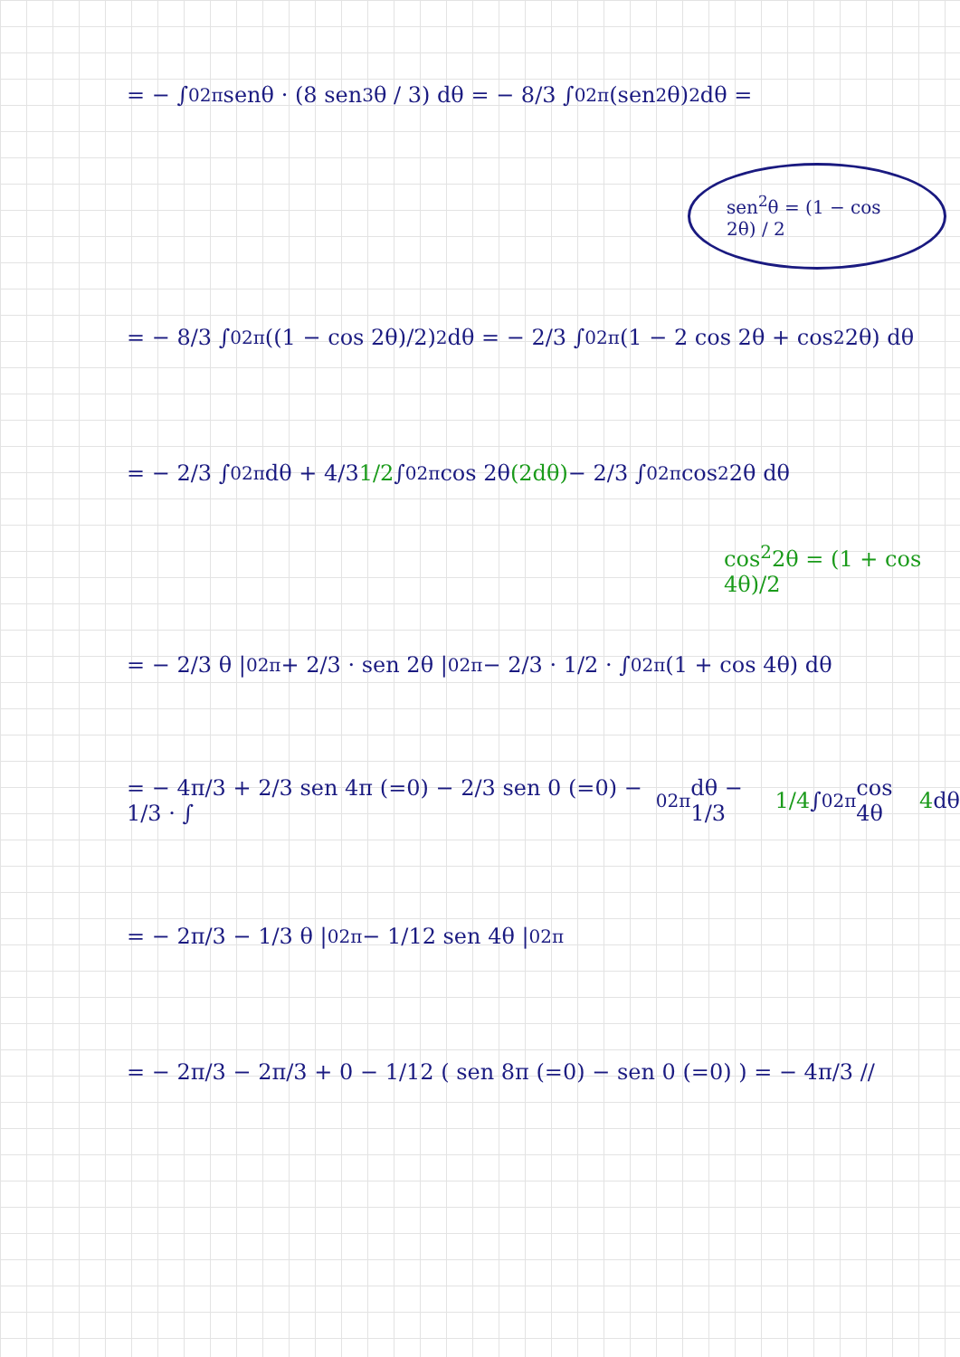= − ∫<sub>0</sub><sup>2π</sup> senθ · (8 sen<sup>3</sup>θ / 3) dθ = − 8/3 ∫<sub>0</sub><sup>2π</sup> (sen<sup>2</sup>θ)<sup>2</sup> dθ =
sen<sup>2</sup>θ = (1 − cos 2θ) / 2
= − 8/3 ∫<sub>0</sub><sup>2π</sup> ((1 − cos 2θ)/2)<sup>2</sup> dθ = − 2/3 ∫<sub>0</sub><sup>2π</sup> (1 − 2 cos 2θ + cos<sup>2</sup>2θ) dθ
= − 2/3 ∫<sub>0</sub><sup>2π</sup> dθ + 4/3 1/2 ∫<sub>0</sub><sup>2π</sup> cos 2θ (2dθ) − 2/3 ∫<sub>0</sub><sup>2π</sup> cos<sup>2</sup>2θ dθ
cos<sup>2</sup>2θ = (1 + cos 4θ)/2
= − 2/3 θ |<sub>0</sub><sup>2π</sup> + 2/3 · sen 2θ |<sub>0</sub><sup>2π</sup> − 2/3 · 1/2 · ∫<sub>0</sub><sup>2π</sup> (1 + cos 4θ) dθ
= − 4π/3 + 2/3 sen 4π (=0) − 2/3 sen 0 (=0) − 1/3 · ∫<sub>0</sub><sup>2π</sup> dθ − 1/3 1/4 ∫<sub>0</sub><sup>2π</sup> cos 4θ 4 dθ
= − 2π/3 − 1/3 θ |<sub>0</sub><sup>2π</sup> − 1/12 sen 4θ |<sub>0</sub><sup>2π</sup>
= − 2π/3 − 2π/3 + 0 − 1/12 ( sen 8π (=0) − sen 0 (=0) ) = − 4π/3 //